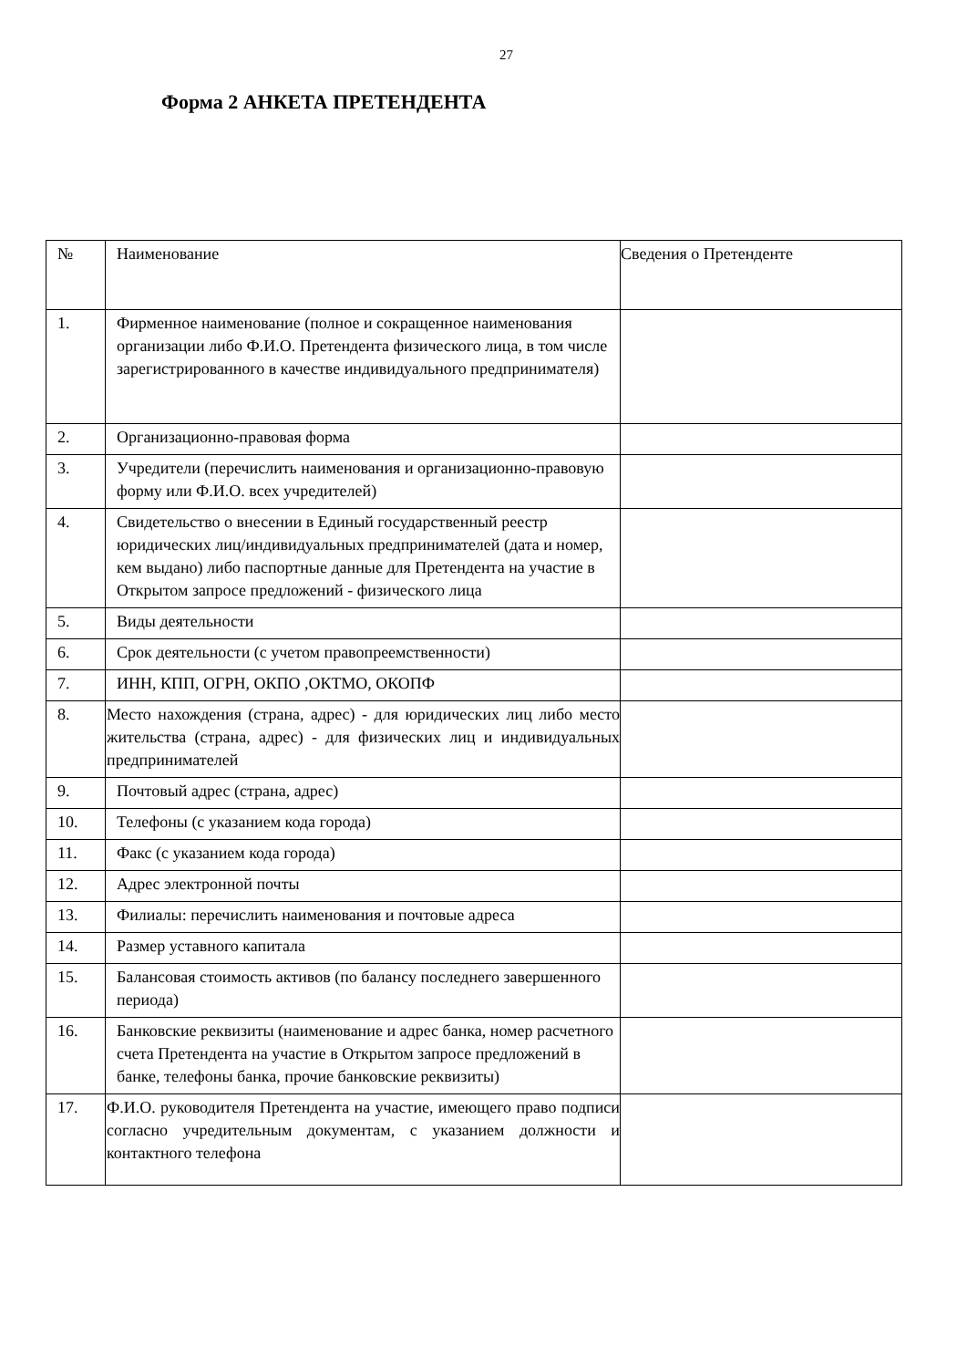27
Форма 2 АНКЕТА ПРЕТЕНДЕНТА
| № | Наименование | Сведения о Претенденте |
| 1. | Фирменное наименование (полное и сокращенное наименования организации либо Ф.И.О. Претендента физического лица, в том числе зарегистрированного в качестве индивидуального предпринимателя) | |
| 2. | Организационно-правовая форма | |
| 3. | Учредители (перечислить наименования и организационно-правовую форму или Ф.И.О. всех учредителей) | |
| 4. | Свидетельство о внесении в Единый государственный реестр юридических лиц/индивидуальных предпринимателей (дата и номер, кем выдано) либо паспортные данные для Претендента на участие в Открытом запросе предложений - физического лица | |
| 5. | Виды деятельности | |
| 6. | Срок деятельности (с учетом правопреемственности) | |
| 7. | ИНН, КПП, ОГРН, ОКПО ,ОКТМО, ОКОПФ | |
| 8. | Место нахождения (страна, адрес) - для юридических лиц либо место жительства (страна, адрес) - для физических лиц и индивидуальных предпринимателей | |
| 9. | Почтовый адрес (страна, адрес) | |
| 10. | Телефоны (с указанием кода города) | |
| 11. | Факс (с указанием кода города) | |
| 12. | Адрес электронной почты | |
| 13. | Филиалы: перечислить наименования и почтовые адреса | |
| 14. | Размер уставного капитала | |
| 15. | Балансовая стоимость активов (по балансу последнего завершенного периода) | |
| 16. | Банковские реквизиты (наименование и адрес банка, номер расчетного счета Претендента на участие в Открытом запросе предложений в банке, телефоны банка, прочие банковские реквизиты) | |
| 17. | Ф.И.О. руководителя Претендента на участие, имеющего право подписи согласно учредительным документам, с указанием должности и контактного телефона | |